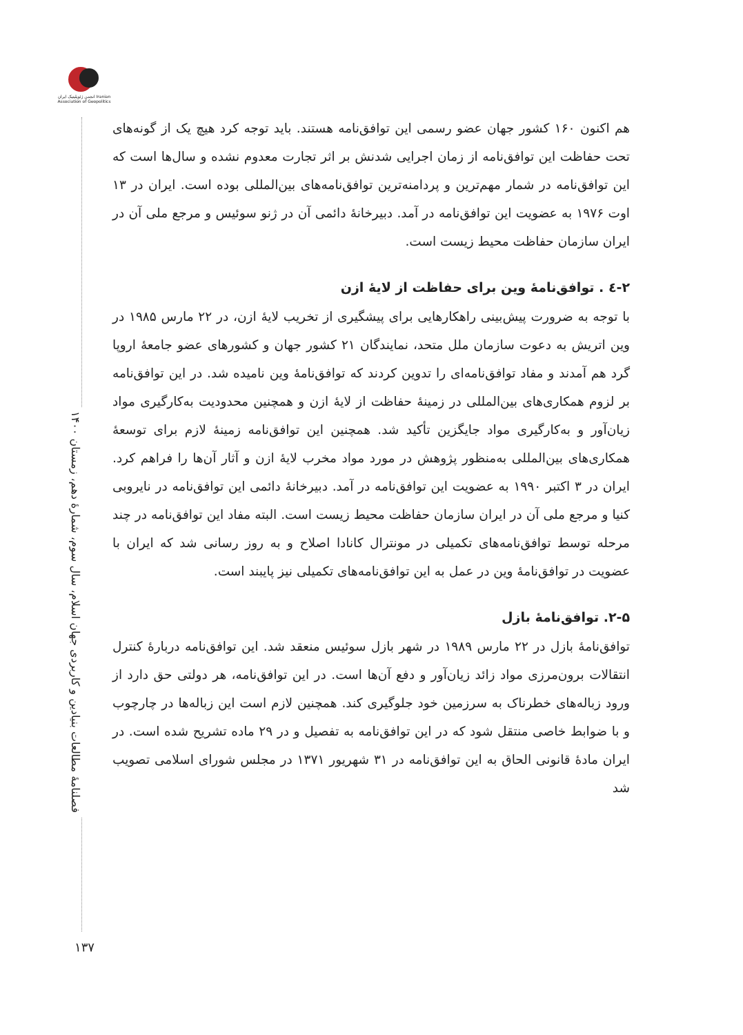انجمن ژئوپلیتیک ایران Iranian Association of Geopolitics
فصلنامۀ مطالعات بنیادین و کاربردی جهان اسلام، سال سوم، شمارۀ دهم، زمستان ۱۴۰۰
۱۳۷
هم اکنون ۱۶۰ کشور جهان عضو رسمی این توافق‌نامه هستند. باید توجه کرد هیچ یک از گونه‌های تحت حفاظت این توافق‌نامه از زمان اجرایی شدنش بر اثر تجارت معدوم نشده و سال‌ها است که این توافق‌نامه در شمار مهم‌ترین و پردامنه‌ترین توافق‌نامه‌های بین‌المللی بوده است. ایران در ۱۳ اوت ۱۹۷۶ به عضویت این توافق‌نامه در آمد. دبیرخانۀ دائمی آن در ژنو سوئیس و مرجع ملی آن در ایران سازمان حفاظت محیط زیست است.
۲-٤ . توافق‌نامۀ وین برای حفاظت از لایۀ ازن
با توجه به ضرورت پیش‌بینی راهکارهایی برای پیشگیری از تخریب لایۀ ازن، در ۲۲ مارس ۱۹۸۵ در وین اتریش به دعوت سازمان ملل متحد، نمایندگان ۲۱ کشور جهان و کشورهای عضو جامعۀ اروپا گرد هم آمدند و مفاد توافق‌نامه‌ای را تدوین کردند که توافق‌نامۀ وین نامیده شد. در این توافق‌نامه بر لزوم همکاری‌های بین‌المللی در زمینۀ حفاظت از لایۀ ازن و همچنین محدودیت به‌کارگیری مواد زیان‌آور و به‌کارگیری مواد جایگزین تأکید شد. همچنین این توافق‌نامه زمینۀ لازم برای توسعۀ همکاری‌های بین‌المللی به‌منظور پژوهش در مورد مواد مخرب لایۀ ازن و آثار آن‌ها را فراهم کرد. ایران در ۳ اکتبر ۱۹۹۰ به عضویت این توافق‌نامه در آمد. دبیرخانۀ دائمی این توافق‌نامه در نایروبی کنیا و مرجع ملی آن در ایران سازمان حفاظت محیط زیست است. البته مفاد این توافق‌نامه در چند مرحله توسط توافق‌نامه‌های تکمیلی در مونترال کانادا اصلاح و به روز رسانی شد که ایران با عضویت در توافق‌نامۀ وین در عمل به این توافق‌نامه‌های تکمیلی نیز پایبند است.
۲-۵. توافق‌نامۀ بازل
توافق‌نامۀ بازل در ۲۲ مارس ۱۹۸۹ در شهر بازل سوئیس منعقد شد. این توافق‌نامه دربارۀ کنترل انتقالات برون‌مرزی مواد زائد زیان‌آور و دفع آن‌ها است. در این توافق‌نامه، هر دولتی حق دارد از ورود زباله‌های خطرناک به سرزمین خود جلوگیری کند. همچنین لازم است این زباله‌ها در چارچوب و با ضوابط خاصی منتقل شود که در این توافق‌نامه به تفصیل و در ۲۹ ماده تشریح شده است. در ایران مادۀ قانونی الحاق به این توافق‌نامه در ۳۱ شهریور ۱۳۷۱ در مجلس شورای اسلامی تصویب شد